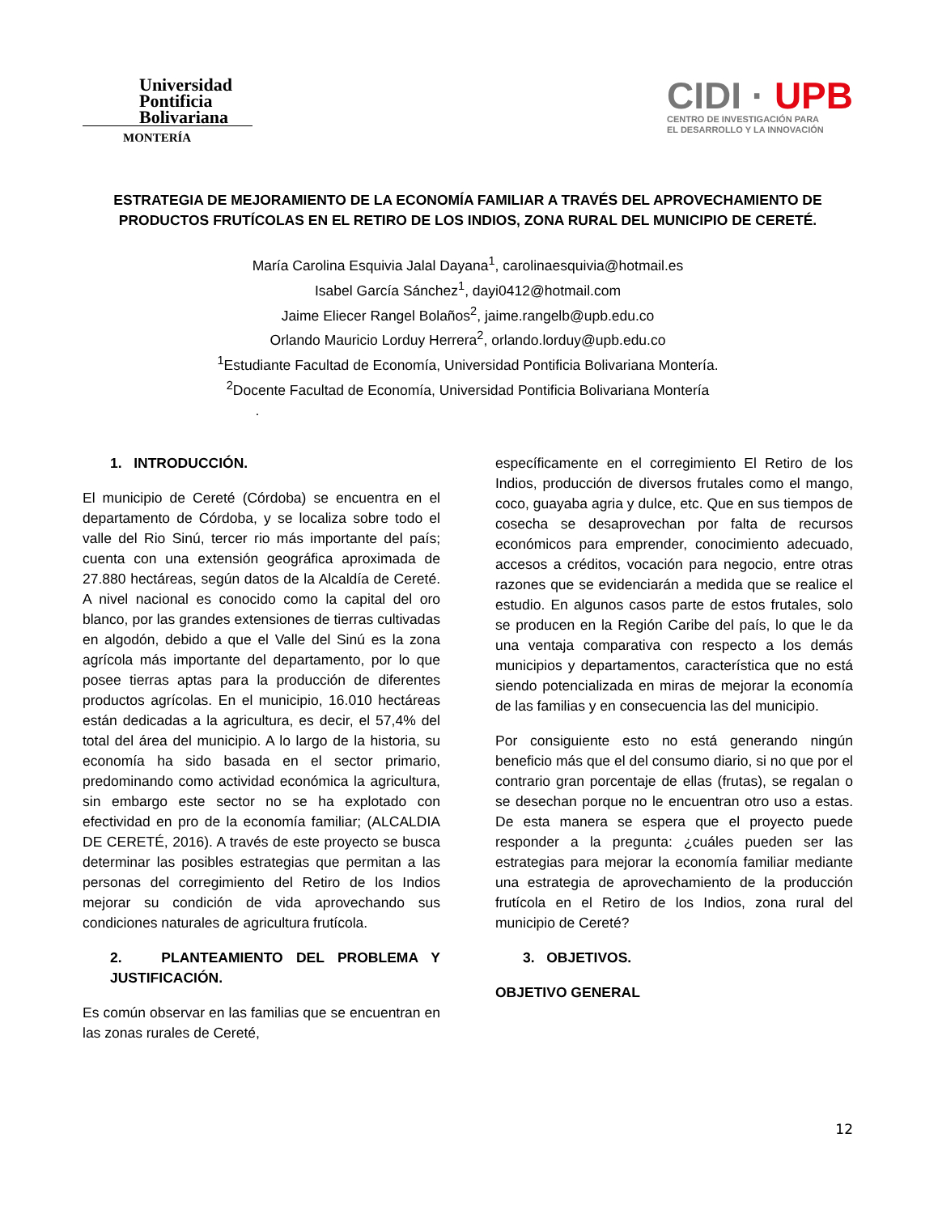Universidad
Pontificia
Bolivariana
MONTERÍA
CIDI · UPB
CENTRO DE INVESTIGACIÓN PARA
EL DESARROLLO Y LA INNOVACIÓN
ESTRATEGIA DE MEJORAMIENTO DE LA ECONOMÍA FAMILIAR A TRAVÉS DEL APROVECHAMIENTO DE PRODUCTOS FRUTÍCOLAS EN EL RETIRO DE LOS INDIOS, ZONA RURAL DEL MUNICIPIO DE CERETÉ.
María Carolina Esquivia Jalal Dayana<sup>1</sup>, carolinaesquivia@hotmail.es
Isabel García Sánchez<sup>1</sup>, dayi0412@hotmail.com
Jaime Eliecer Rangel Bolaños<sup>2</sup>, jaime.rangelb@upb.edu.co
Orlando Mauricio Lorduy Herrera<sup>2</sup>, orlando.lorduy@upb.edu.co
<sup>1</sup> Estudiante Facultad de Economía, Universidad Pontificia Bolivariana Montería.
<sup>2</sup> Docente Facultad de Economía, Universidad Pontificia Bolivariana Montería
.
1. INTRODUCCIÓN.
El municipio de Cereté (Córdoba) se encuentra en el departamento de Córdoba, y se localiza sobre todo el valle del Rio Sinú, tercer rio más importante del país; cuenta con una extensión geográfica aproximada de 27.880 hectáreas, según datos de la Alcaldía de Cereté. A nivel nacional es conocido como la capital del oro blanco, por las grandes extensiones de tierras cultivadas en algodón, debido a que el Valle del Sinú es la zona agrícola más importante del departamento, por lo que posee tierras aptas para la producción de diferentes productos agrícolas. En el municipio, 16.010 hectáreas están dedicadas a la agricultura, es decir, el 57,4% del total del área del municipio. A lo largo de la historia, su economía ha sido basada en el sector primario, predominando como actividad económica la agricultura, sin embargo este sector no se ha explotado con efectividad en pro de la economía familiar; (ALCALDIA DE CERETÉ, 2016). A través de este proyecto se busca determinar las posibles estrategias que permitan a las personas del corregimiento del Retiro de los Indios mejorar su condición de vida aprovechando sus condiciones naturales de agricultura frutícola.
2. PLANTEAMIENTO DEL PROBLEMA Y JUSTIFICACIÓN.
Es común observar en las familias que se encuentran en las zonas rurales de Cereté,
específicamente en el corregimiento El Retiro de los Indios, producción de diversos frutales como el mango, coco, guayaba agria y dulce, etc. Que en sus tiempos de cosecha se desaprovechan por falta de recursos económicos para emprender, conocimiento adecuado, accesos a créditos, vocación para negocio, entre otras razones que se evidenciarán a medida que se realice el estudio. En algunos casos parte de estos frutales, solo se producen en la Región Caribe del país, lo que le da una ventaja comparativa con respecto a los demás municipios y departamentos, característica que no está siendo potencializada en miras de mejorar la economía de las familias y en consecuencia las del municipio.
Por consiguiente esto no está generando ningún beneficio más que el del consumo diario, si no que por el contrario gran porcentaje de ellas (frutas), se regalan o se desechan porque no le encuentran otro uso a estas. De esta manera se espera que el proyecto puede responder a la pregunta: ¿cuáles pueden ser las estrategias para mejorar la economía familiar mediante una estrategia de aprovechamiento de la producción frutícola en el Retiro de los Indios, zona rural del municipio de Cereté?
3. OBJETIVOS.
OBJETIVO GENERAL
12